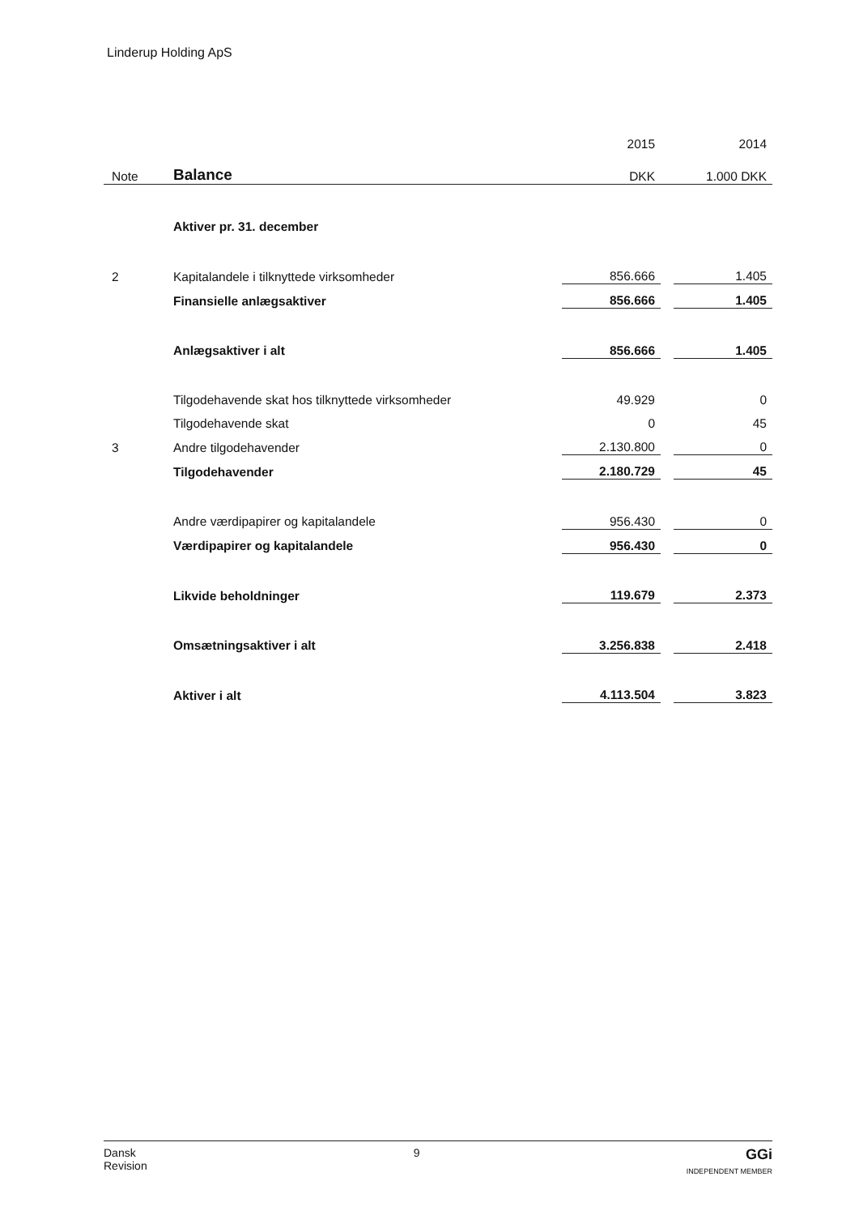Linderup Holding ApS
| | | 2015 | | 2014 |
| Note | Balance | DKK | | 1.000 DKK |
| | Aktiver pr. 31. december | | | |
| 2 | Kapitalandele i tilknyttede virksomheder | 856.666 | | 1.405 |
| | Finansielle anlægsaktiver | 856.666 | | 1.405 |
| | Anlægsaktiver i alt | 856.666 | | 1.405 |
| | Tilgodehavende skat hos tilknyttede virksomheder | 49.929 | | 0 |
| | Tilgodehavende skat | 0 | | 45 |
| 3 | Andre tilgodehavender | 2.130.800 | | 0 |
| | Tilgodehavender | 2.180.729 | | 45 |
| | Andre værdipapirer og kapitalandele | 956.430 | | 0 |
| | Værdipapirer og kapitalandele | 956.430 | | 0 |
| | Likvide beholdninger | 119.679 | | 2.373 |
| | Omsætningsaktiver i alt | 3.256.838 | | 2.418 |
| | Aktiver i alt | 4.113.504 | | 3.823 |
Dansk
Revision
9
GGi
INDEPENDENT MEMBER